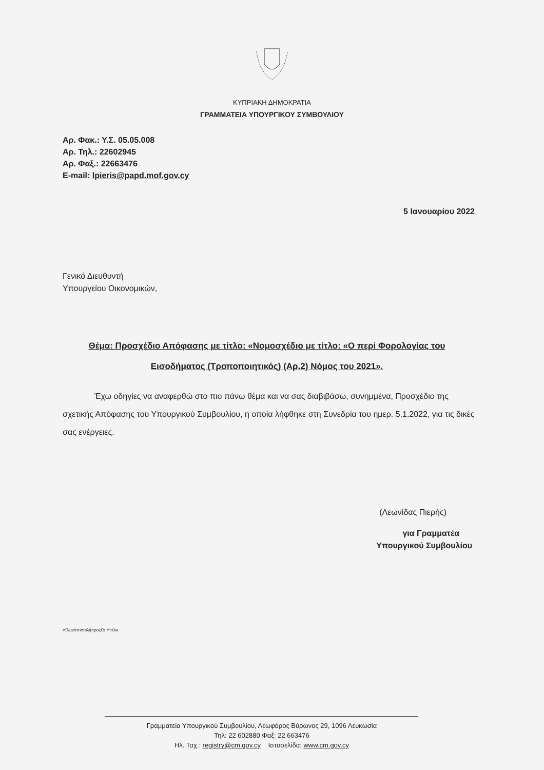ΚΥΠΡΙΑΚΗ ΔΗΜΟΚΡΑΤΙΑ
ΓΡΑΜΜΑΤΕΙΑ ΥΠΟΥΡΓΙΚΟΥ ΣΥΜΒΟΥΛΙΟΥ
Αρ. Φακ.: Υ.Σ. 05.05.008
Αρ. Τηλ.: 22602945
Αρ. Φαξ.: 22663476
E-mail: lpieris@papd.mof.gov.cy
5 Ιανουαρίου 2022
Γενικό Διευθυντή
Υπουργείου Οικονομικών,
Θέμα: Προσχέδιο Απόφασης με τίτλο: «Νομοσχέδιο με τίτλο: «Ο περί Φορολογίας του Εισοδήματος (Τροποποιητικός) (Αρ.2) Νόμος του 2021».
Έχω οδηγίες να αναφερθώ στο πιο πάνω θέμα και να σας διαβιβάσω, συνημμένα, Προσχέδιο της σχετικής Απόφασης του Υπουργικού Συμβουλίου, η οποία λήφθηκε στη Συνεδρία του ημερ. 5.1.2022, για τις δικές σας ενέργειες.
(Λεωνίδας Πιερής)
για Γραμματέα
Υπουργικού Συμβουλίου
ΛΠ/μκ/επιστολήπροςΓΔ.ΥπΟικ.
Γραμματεία Υπουργικού Συμβουλίου, Λεωφόρος Βύρωνος 29, 1096 Λευκωσία
Τηλ: 22 602880 Φαξ: 22 663476
Ηλ. Ταχ.: registry@cm.gov.cy Ιστοσελίδα: www.cm.gov.cy